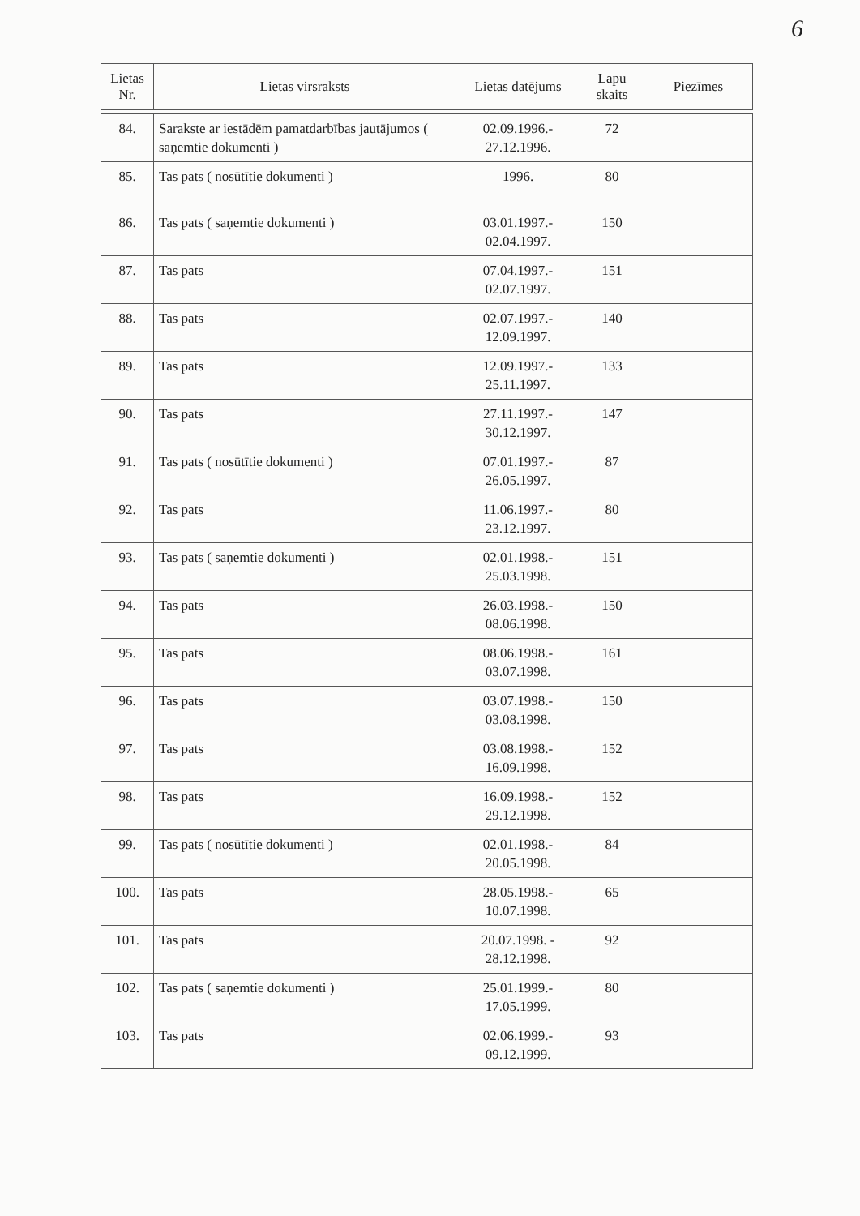6
| Lietas Nr. | Lietas virsraksts | Lietas datējums | Lapu skaits | Piezīmes |
| --- | --- | --- | --- | --- |
| 84. | Sarakste ar iestādēm pamatdarbības jautājumos ( saņemtie dokumenti ) | 02.09.1996.- 27.12.1996. | 72 | |
| 85. | Tas pats ( nosūtītie dokumenti ) | 1996. | 80 | |
| 86. | Tas pats ( saņemtie dokumenti ) | 03.01.1997.- 02.04.1997. | 150 | |
| 87. | Tas pats | 07.04.1997.- 02.07.1997. | 151 | |
| 88. | Tas pats | 02.07.1997.- 12.09.1997. | 140 | |
| 89. | Tas pats | 12.09.1997.- 25.11.1997. | 133 | |
| 90. | Tas pats | 27.11.1997.- 30.12.1997. | 147 | |
| 91. | Tas pats ( nosūtītie dokumenti ) | 07.01.1997.- 26.05.1997. | 87 | |
| 92. | Tas pats | 11.06.1997.- 23.12.1997. | 80 | |
| 93. | Tas pats ( saņemtie dokumenti ) | 02.01.1998.- 25.03.1998. | 151 | |
| 94. | Tas pats | 26.03.1998.- 08.06.1998. | 150 | |
| 95. | Tas pats | 08.06.1998.- 03.07.1998. | 161 | |
| 96. | Tas pats | 03.07.1998.- 03.08.1998. | 150 | |
| 97. | Tas pats | 03.08.1998.- 16.09.1998. | 152 | |
| 98. | Tas pats | 16.09.1998.- 29.12.1998. | 152 | |
| 99. | Tas pats ( nosūtītie dokumenti ) | 02.01.1998.- 20.05.1998. | 84 | |
| 100. | Tas pats | 28.05.1998.- 10.07.1998. | 65 | |
| 101. | Tas pats | 20.07.1998. - 28.12.1998. | 92 | |
| 102. | Tas pats ( saņemtie dokumenti ) | 25.01.1999.- 17.05.1999. | 80 | |
| 103. | Tas pats | 02.06.1999.- 09.12.1999. | 93 | |